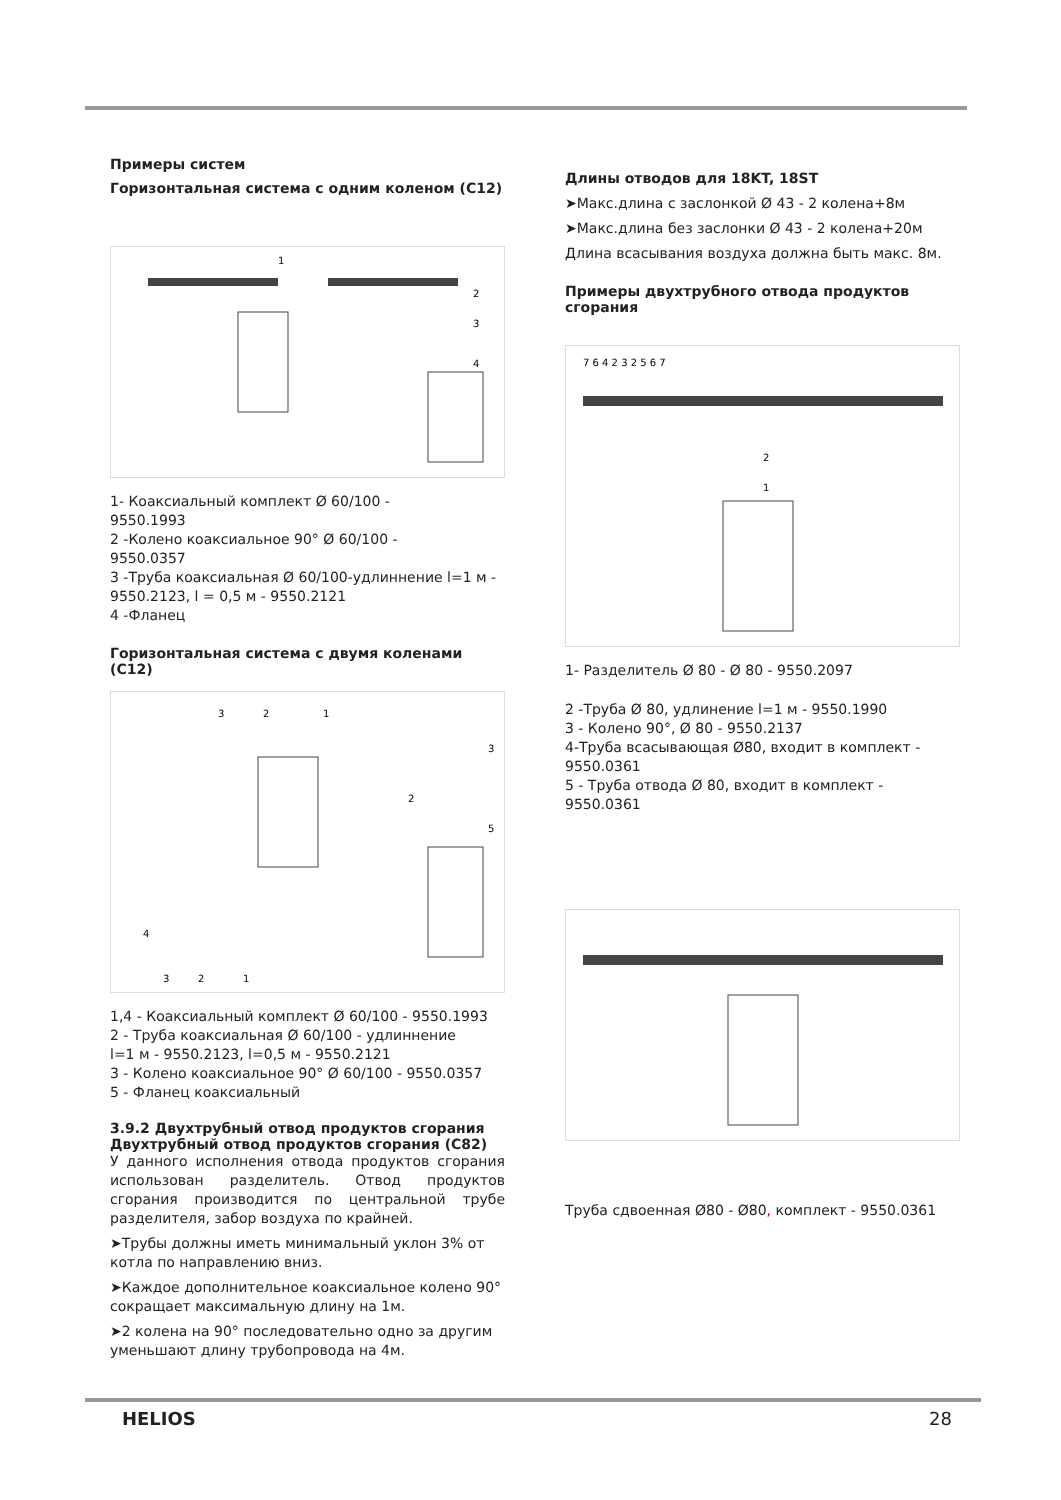Примеры систем
Горизонтальная система с одним коленом (С12)
1
2
3
4
1- Коаксиальный комплект Ø 60/100 -
9550.1993
2 -Колено коаксиальное 90° Ø 60/100 -
9550.0357
3 -Труба коаксиальная Ø 60/100-удлиннение l=1 м - 9550.2123, l = 0,5 м - 9550.2121
4 -Фланец
Горизонтальная система с двумя коленами (С12)
3
2
1
3
2
5
4
3
2
1
1,4 - Коаксиальный комплект Ø 60/100 - 9550.1993
2 - Труба коаксиальная Ø 60/100 - удлиннение
l=1 м - 9550.2123, l=0,5 м - 9550.2121
3 - Колено коаксиальное 90° Ø 60/100 - 9550.0357
5 - Фланец коаксиальный
3.9.2 Двухтрубный отвод продуктов сгорания
Двухтрубный отвод продуктов сгорания (С82)
У данного исполнения отвода продуктов сгорания использован разделитель. Отвод продуктов сгорания производится по центральной трубе разделителя, забор воздуха по крайней.
➤Трубы должны иметь минимальный уклон 3% от котла по направлению вниз.
➤Каждое дополнительное коаксиальное колено 90° сокращает максимальную длину на 1м.
➤2 колена на 90° последовательно одно за другим уменьшают длину трубопровода на 4м.
Длины отводов для 18KT, 18ST
➤Макс.длина с заслонкой Ø 43 - 2 колена+8м
➤Макс.длина без заслонки Ø 43 - 2 колена+20м
Длина всасывания воздуха должна быть макс. 8м.
Примеры двухтрубного отвода продуктов сгорания
7 6 4 2 3 2 5 6 7
2
1
1- Разделитель Ø 80 - Ø 80 - 9550.2097
2 -Труба Ø 80, удлинение l=1 м - 9550.1990
3 - Колено 90°, Ø 80 - 9550.2137
4-Труба всасывающая Ø80, входит в комплект - 9550.0361
5 - Труба отвода Ø 80, входит в комплект - 9550.0361
Труба сдвоенная Ø80 - Ø80, комплект - 9550.0361
HELIOS 28